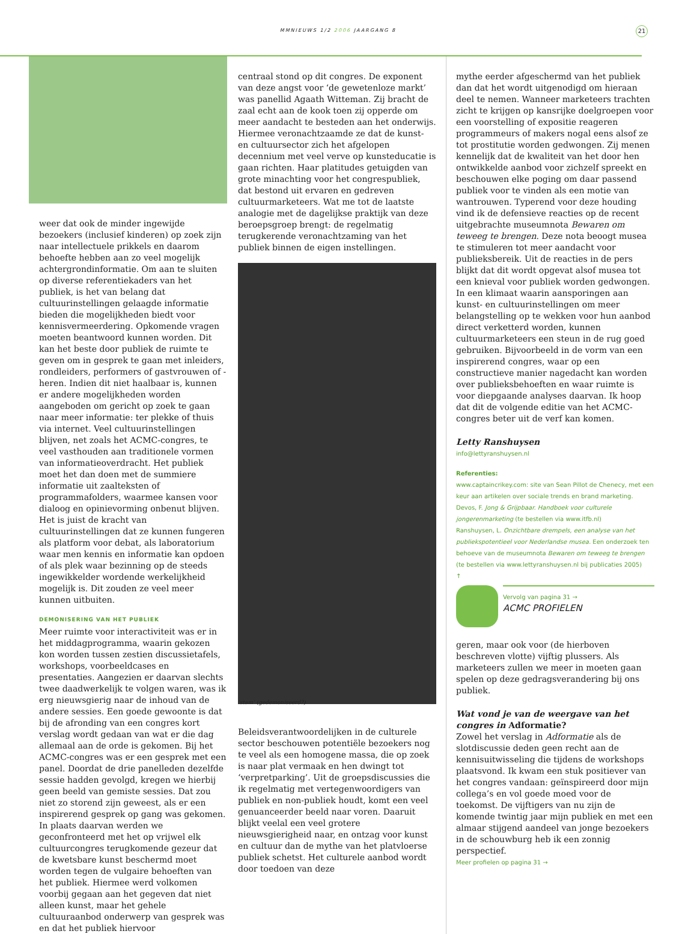MMNIEUWS 1/2 2006 JAARGANG 8 21
weer dat ook de minder ingewijde bezoekers (inclusief kinderen) op zoek zijn naar intellectuele prikkels en daarom behoefte hebben aan zo veel mogelijk achtergrondinformatie. Om aan te sluiten op diverse referentiekaders van het publiek, is het van belang dat cultuurinstellingen gelaagde informatie bieden die mogelijkheden biedt voor kennisvermeerdering. Opkomende vragen moeten beantwoord kunnen worden. Dit kan het beste door publiek de ruimte te geven om in gesprek te gaan met inleiders, rondleiders, performers of gastvrouwen of -heren. Indien dit niet haalbaar is, kunnen er andere mogelijkheden worden aangeboden om gericht op zoek te gaan naar meer informatie: ter plekke of thuis via internet. Veel cultuurinstellingen blijven, net zoals het ACMC-congres, te veel vasthouden aan traditionele vormen van informatieoverdracht. Het publiek moet het dan doen met de summiere informatie uit zaalteksten of programmafolders, waarmee kansen voor dialoog en opinievorming onbenut blijven. Het is juist de kracht van cultuurinstellingen dat ze kunnen fungeren als platform voor debat, als laboratorium waar men kennis en informatie kan opdoen of als plek waar bezinning op de steeds ingewikkelder wordende werkelijkheid mogelijk is. Dit zouden ze veel meer kunnen uitbuiten.
DEMONISERING VAN HET PUBLIEK
Meer ruimte voor interactiviteit was er in het middagprogramma, waarin gekozen kon worden tussen zestien discussietafels, workshops, voorbeeldcases en presentaties. Aangezien er daarvan slechts twee daadwerkelijk te volgen waren, was ik erg nieuwsgierig naar de inhoud van de andere sessies. Een goede gewoonte is dat bij de afronding van een congres kort verslag wordt gedaan van wat er die dag allemaal aan de orde is gekomen. Bij het ACMC-congres was er een gesprek met een panel. Doordat de drie panelleden dezelfde sessie hadden gevolgd, kregen we hierbij geen beeld van gemiste sessies. Dat zou niet zo storend zijn geweest, als er een inspirerend gesprek op gang was gekomen. In plaats daarvan werden we geconfronteerd met het op vrijwel elk cultuurcongres terugkomende gezeur dat de kwetsbare kunst beschermd moet worden tegen de vulgaire behoeften van het publiek. Hiermee werd volkomen voorbij gegaan aan het gegeven dat niet alleen kunst, maar het gehele cultuuraanbod onderwerp van gesprek was en dat het publiek hiervoor
centraal stond op dit congres. De exponent van deze angst voor ‘de gewetenloze markt’ was panellid Agaath Witteman. Zij bracht de zaal echt aan de kook toen zij opperde om meer aandacht te besteden aan het onderwijs. Hiermee veronachtzaamde ze dat de kunst- en cultuursector zich het afgelopen decennium met veel verve op kunsteducatie is gaan richten. Haar platitudes getuigden van grote minachting voor het congrespubliek, dat bestond uit ervaren en gedreven cultuurmarketeers. Wat me tot de laatste analogie met de dagelijkse praktijk van deze beroepsgroep brengt: de regelmatig terugkerende veronachtzaming van het publiek binnen de eigen instellingen.
‘stam’ (gedemoniseerd?)
Beleidsverantwoordelijken in de culturele sector beschouwen potentiële bezoekers nog te veel als een homogene massa, die op zoek is naar plat vermaak en hen dwingt tot ‘verpretparking’. Uit de groepsdiscussies die ik regelmatig met vertegenwoordigers van publiek en non-publiek houdt, komt een veel genuanceerder beeld naar voren. Daaruit blijkt veelal een veel grotere nieuwsgierigheid naar, en ontzag voor kunst en cultuur dan de mythe van het platvloerse publiek schetst. Het culturele aanbod wordt door toedoen van deze
mythe eerder afgeschermd van het publiek dan dat het wordt uitgenodigd om hieraan deel te nemen. Wanneer marketeers trachten zicht te krijgen op kansrijke doelgroepen voor een voorstelling of expositie reageren programmeurs of makers nogal eens alsof ze tot prostitutie worden gedwongen. Zij menen kennelijk dat de kwaliteit van het door hen ontwikkelde aanbod voor zichzelf spreekt en beschouwen elke poging om daar passend publiek voor te vinden als een motie van wantrouwen. Typerend voor deze houding vind ik de defensieve reacties op de recent uitgebrachte museumnota Bewaren om teweeg te brengen. Deze nota beoogt musea te stimuleren tot meer aandacht voor publieksbereik. Uit de reacties in de pers blijkt dat dit wordt opgevat alsof musea tot een knieval voor publiek worden gedwongen. In een klimaat waarin aansporingen aan kunst- en cultuurinstellingen om meer belangstelling op te wekken voor hun aanbod direct verketterd worden, kunnen cultuurmarketeers een steun in de rug goed gebruiken. Bijvoorbeeld in de vorm van een inspirerend congres, waar op een constructieve manier nagedacht kan worden over publieksbehoeften en waar ruimte is voor diepgaande analyses daarvan. Ik hoop dat dit de volgende editie van het ACMC-congres beter uit de verf kan komen.
Letty Ranshuysen
info@lettyranshuysen.nl
Referenties:
www.captaincrikey.com: site van Sean Pillot de Chenecy, met een keur aan artikelen over sociale trends en brand marketing.
Devos, F. Jong & Grijpbaar. Handboek voor culturele jongerenmarketing (te bestellen via www.itfb.nl)
Ranshuysen, L. Onzichtbare drempels, een analyse van het publiekspotentieel voor Nederlandse musea. Een onderzoek ten behoeve van de museumnota Bewaren om teweeg te brengen (te bestellen via www.lettyranshuysen.nl bij publicaties 2005)
↑
Vervolg van pagina 31 →
ACMC PROFIELEN
geren, maar ook voor (de hierboven beschreven vlotte) vijftig plussers. Als marketeers zullen we meer in moeten gaan spelen op deze gedragsverandering bij ons publiek.
Wat vond je van de weergave van het congres in Adformatie?
Zowel het verslag in Adformatie als de slotdiscussie deden geen recht aan de kennisuitwisseling die tijdens de workshops plaatsvond. Ik kwam een stuk positiever van het congres vandaan: geïnspireerd door mijn collega’s en vol goede moed voor de toekomst. De vijftigers van nu zijn de komende twintig jaar mijn publiek en met een almaar stijgend aandeel van jonge bezoekers in de schouwburg heb ik een zonnig perspectief.
Meer profielen op pagina 31 →